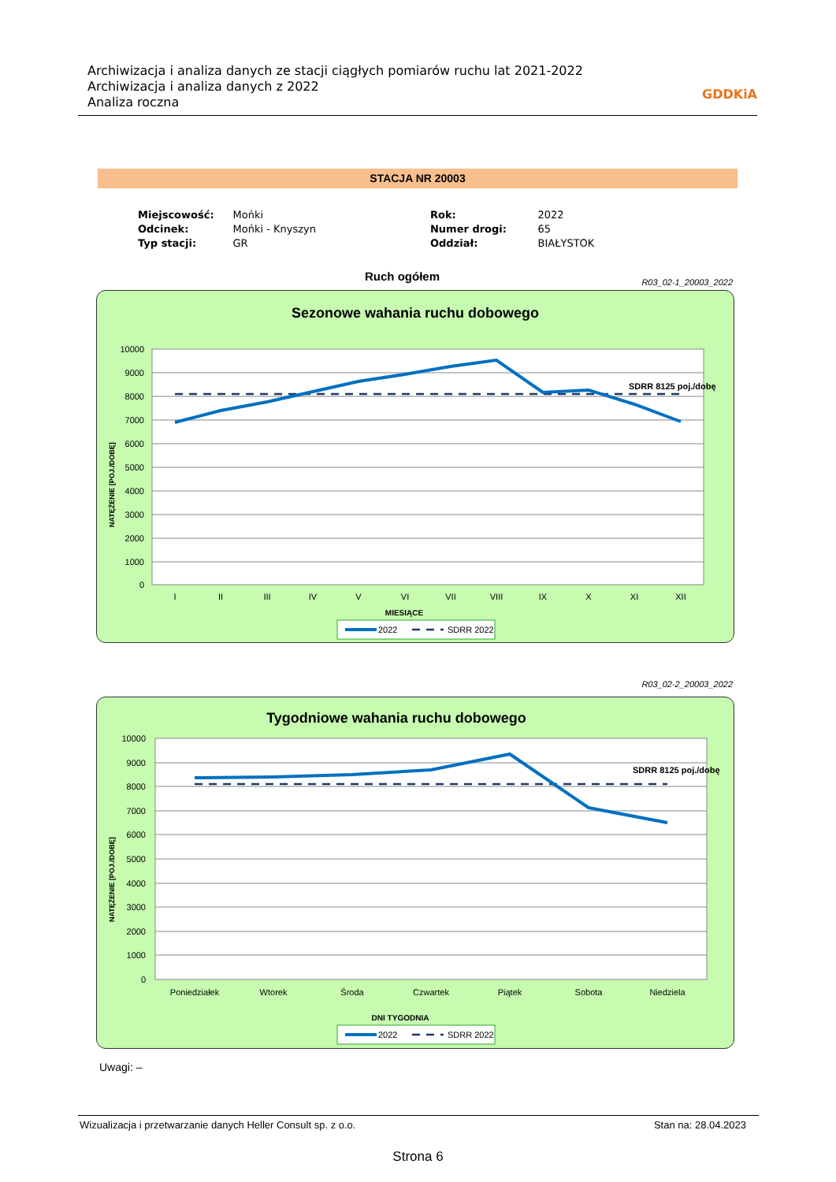Archiwizacja i analiza danych ze stacji ciągłych pomiarów ruchu lat 2021-2022
Archiwizacja i analiza danych z 2022
Analiza roczna
GDDKiA
STACJA NR 20003
| Miejscowość: | Mońki | Rok: | 2022 |
| Odcinek: | Mońki - Knyszyn | Numer drogi: | 65 |
| Typ stacji: | GR | Oddział: | BIAŁYSTOK |
Ruch ogółem R03_02-1_20003_2022
Sezonowe wahania ruchu dobowego
10000
9000
8000
7000
6000
5000
4000
3000
2000
1000
0
SDRR 8125 poj./dobę
I
II
III
IV
V
VI
VII
VIII
IX
X
XI
XII
MIESIĄCE
NATĘŻENIE [POJ./DOBĘ]
2022
SDRR 2022
R03_02-2_20003_2022
Tygodniowe wahania ruchu dobowego
10000
9000
8000
7000
6000
5000
4000
3000
2000
1000
0
SDRR 8125 poj./dobę
Poniedziałek
Wtorek
Środa
Czwartek
Piątek
Sobota
Niedziela
DNI TYGODNIA
NATĘŻENIE [POJ./DOBĘ]
2022
SDRR 2022
Uwagi: –
Wizualizacja i przetwarzanie danych Heller Consult sp. z o.o. Stan na: 28.04.2023
Strona 6